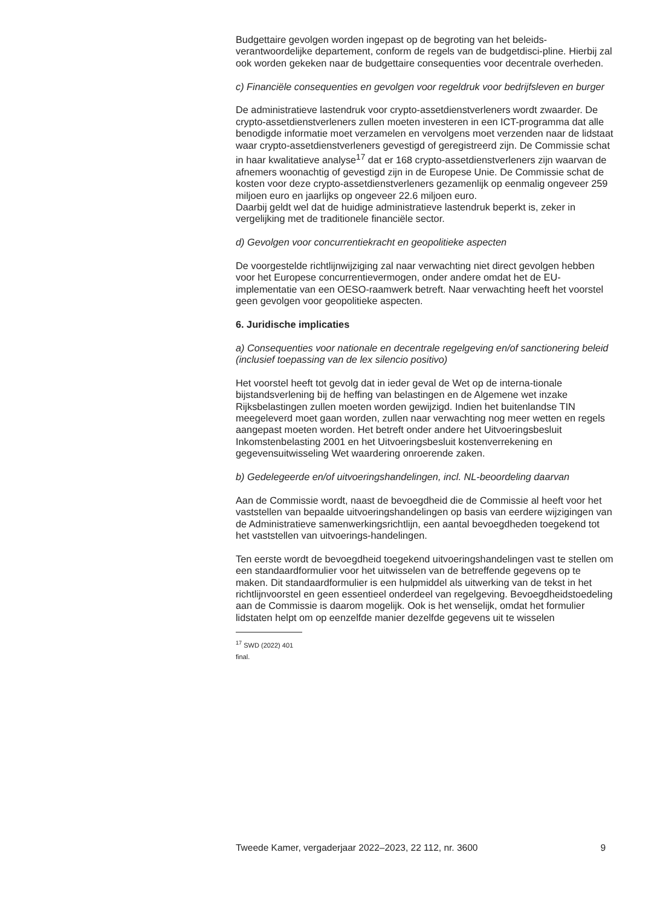Budgettaire gevolgen worden ingepast op de begroting van het beleids-verantwoordelijke departement, conform de regels van de budgetdisci-pline. Hierbij zal ook worden gekeken naar de budgettaire consequenties voor decentrale overheden.
c) Financiële consequenties en gevolgen voor regeldruk voor bedrijfsleven en burger
De administratieve lastendruk voor crypto-assetdienstverleners wordt zwaarder. De crypto-assetdienstverleners zullen moeten investeren in een ICT-programma dat alle benodigde informatie moet verzamelen en vervolgens moet verzenden naar de lidstaat waar crypto-assetdienstverleners gevestigd of geregistreerd zijn. De Commissie schat in haar kwalitatieve analyse<sup>17</sup> dat er 168 crypto-assetdienstverleners zijn waarvan de afnemers woonachtig of gevestigd zijn in de Europese Unie. De Commissie schat de kosten voor deze crypto-assetdienstverleners gezamenlijk op eenmalig ongeveer 259 miljoen euro en jaarlijks op ongeveer 22.6 miljoen euro.
Daarbij geldt wel dat de huidige administratieve lastendruk beperkt is, zeker in vergelijking met de traditionele financiële sector.
d) Gevolgen voor concurrentiekracht en geopolitieke aspecten
De voorgestelde richtlijnwijziging zal naar verwachting niet direct gevolgen hebben voor het Europese concurrentievermogen, onder andere omdat het de EU-implementatie van een OESO-raamwerk betreft. Naar verwachting heeft het voorstel geen gevolgen voor geopolitieke aspecten.
6. Juridische implicaties
a) Consequenties voor nationale en decentrale regelgeving en/of sanctionering beleid (inclusief toepassing van de lex silencio positivo)
Het voorstel heeft tot gevolg dat in ieder geval de Wet op de interna-tionale bijstandsverlening bij de heffing van belastingen en de Algemene wet inzake Rijksbelastingen zullen moeten worden gewijzigd. Indien het buitenlandse TIN meegeleverd moet gaan worden, zullen naar verwachting nog meer wetten en regels aangepast moeten worden. Het betreft onder andere het Uitvoeringsbesluit Inkomstenbelasting 2001 en het Uitvoeringsbesluit kostenverrekening en gegevensuitwisseling Wet waardering onroerende zaken.
b) Gedelegeerde en/of uitvoeringshandelingen, incl. NL-beoordeling daarvan
Aan de Commissie wordt, naast de bevoegdheid die de Commissie al heeft voor het vaststellen van bepaalde uitvoeringshandelingen op basis van eerdere wijzigingen van de Administratieve samenwerkingsrichtlijn, een aantal bevoegdheden toegekend tot het vaststellen van uitvoerings-handelingen.
Ten eerste wordt de bevoegdheid toegekend uitvoeringshandelingen vast te stellen om een standaardformulier voor het uitwisselen van de betreffende gegevens op te maken. Dit standaardformulier is een hulpmiddel als uitwerking van de tekst in het richtlijnvoorstel en geen essentieel onderdeel van regelgeving. Bevoegdheidstoedeling aan de Commissie is daarom mogelijk. Ook is het wenselijk, omdat het formulier lidstaten helpt om op eenzelfde manier dezelfde gegevens uit te wisselen
<sup>17</sup> SWD (2022) 401 final.
Tweede Kamer, vergaderjaar 2022–2023, 22 112, nr. 3600 9